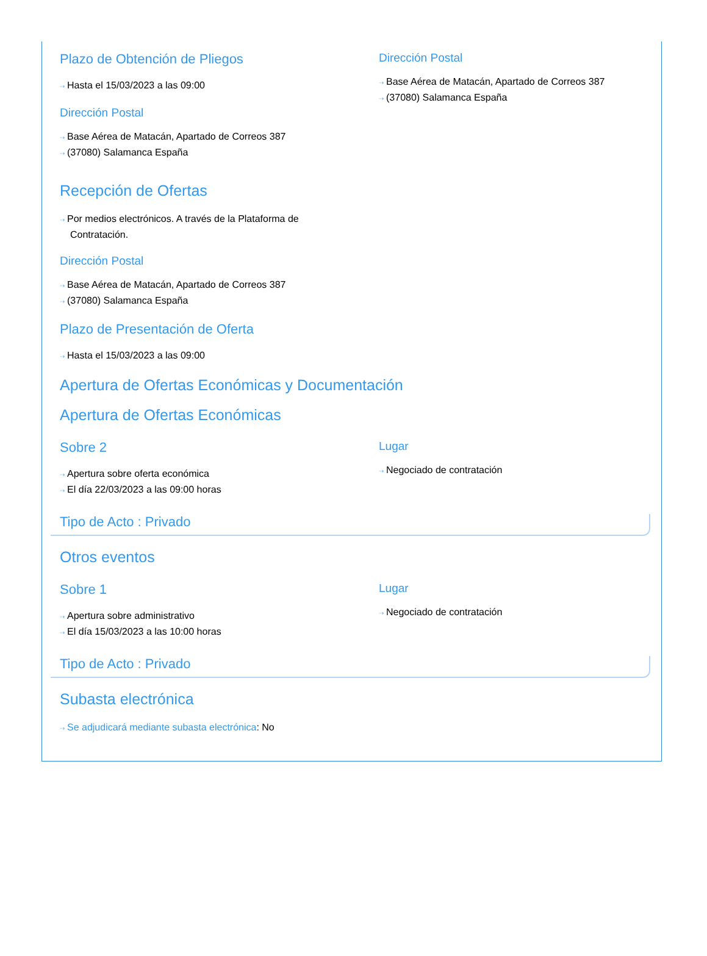Plazo de Obtención de Pliegos
⇢ Hasta el 15/03/2023 a las 09:00
Dirección Postal
⇢ Base Aérea de Matacán, Apartado de Correos 387
⇢ (37080) Salamanca España
Dirección Postal
⇢ Base Aérea de Matacán, Apartado de Correos 387
⇢ (37080) Salamanca España
Recepción de Ofertas
⇢ Por medios electrónicos. A través de la Plataforma de Contratación.
Dirección Postal
⇢ Base Aérea de Matacán, Apartado de Correos 387
⇢ (37080) Salamanca España
Plazo de Presentación de Oferta
⇢ Hasta el 15/03/2023 a las 09:00
Apertura de Ofertas Económicas y Documentación
Apertura de Ofertas Económicas
Sobre 2
⇢ Apertura sobre oferta económica
⇢ El día 22/03/2023 a las 09:00 horas
Lugar
⇢ Negociado de contratación
Tipo de Acto : Privado
Otros eventos
Sobre 1
⇢ Apertura sobre administrativo
⇢ El día 15/03/2023 a las 10:00 horas
Lugar
⇢ Negociado de contratación
Tipo de Acto : Privado
Subasta electrónica
⇢ Se adjudicará mediante subasta electrónica: No